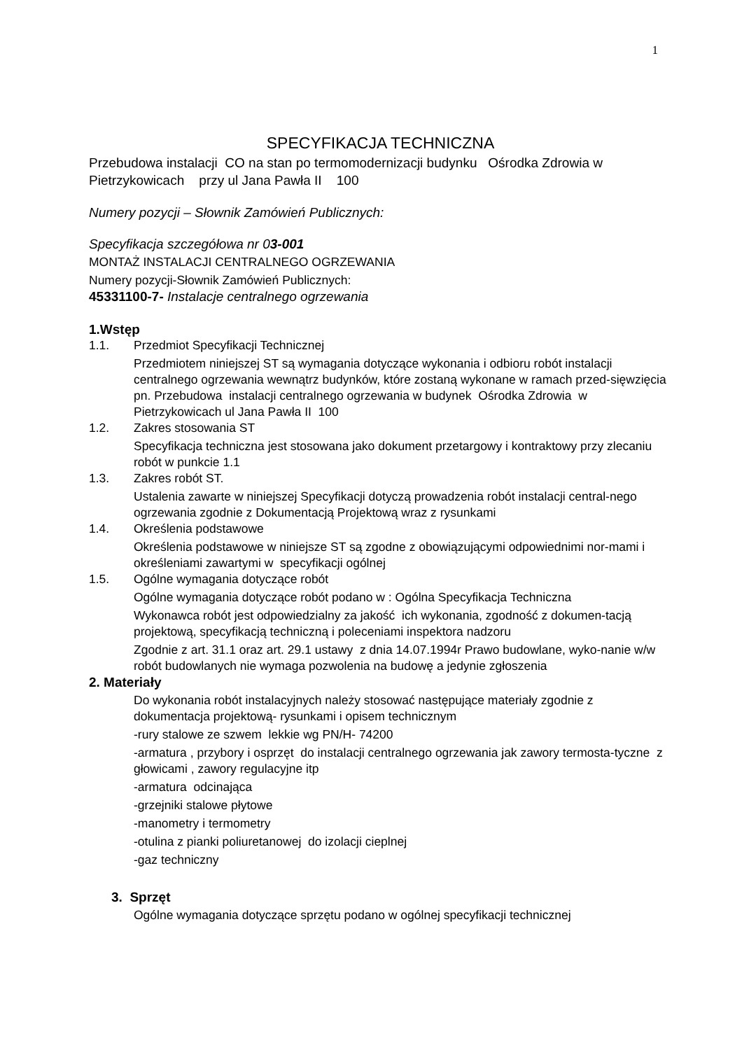1
SPECYFIKACJA TECHNICZNA
Przebudowa instalacji CO na stan po termomodernizacji budynku Ośrodka Zdrowia w Pietrzykowicach przy ul Jana Pawła II 100
Numery pozycji – Słownik Zamówień Publicznych:
Specyfikacja szczegółowa nr 03-001
MONTAŻ INSTALACJI CENTRALNEGO OGRZEWANIA
Numery pozycji-Słownik Zamówień Publicznych:
45331100-7- Instalacje centralnego ogrzewania
1.Wstęp
1.1. Przedmiot Specyfikacji Technicznej
Przedmiotem niniejszej ST są wymagania dotyczące wykonania i odbioru robót instalacji centralnego ogrzewania wewnątrz budynków, które zostaną wykonane w ramach przed-sięwzięcia pn. Przebudowa instalacji centralnego ogrzewania w budynek Ośrodka Zdrowia w Pietrzykowicach ul Jana Pawła II 100
1.2. Zakres stosowania ST
Specyfikacja techniczna jest stosowana jako dokument przetargowy i kontraktowy przy zlecaniu robót w punkcie 1.1
1.3. Zakres robót ST.
Ustalenia zawarte w niniejszej Specyfikacji dotyczą prowadzenia robót instalacji central-nego ogrzewania zgodnie z Dokumentacją Projektową wraz z rysunkami
1.4. Określenia podstawowe
Określenia podstawowe w niniejsze ST są zgodne z obowiązującymi odpowiednimi nor-mami i określeniami zawartymi w specyfikacji ogólnej
1.5. Ogólne wymagania dotyczące robót
Ogólne wymagania dotyczące robót podano w : Ogólna Specyfikacja Techniczna
Wykonawca robót jest odpowiedzialny za jakość ich wykonania, zgodność z dokumen-tacją projektową, specyfikacją techniczną i poleceniami inspektora nadzoru
Zgodnie z art. 31.1 oraz art. 29.1 ustawy z dnia 14.07.1994r Prawo budowlane, wyko-nanie w/w robót budowlanych nie wymaga pozwolenia na budowę a jedynie zgłoszenia
2. Materiały
Do wykonania robót instalacyjnych należy stosować następujące materiały zgodnie z dokumentacja projektową- rysunkami i opisem technicznym
-rury stalowe ze szwem lekkie wg PN/H- 74200
-armatura , przybory i osprzęt do instalacji centralnego ogrzewania jak zawory termosta-tyczne z głowicami , zawory regulacyjne itp
-armatura odcinająca
-grzejniki stalowe płytowe
-manometry i termometry
-otulina z pianki poliuretanowej do izolacji cieplnej
-gaz techniczny
3. Sprzęt
Ogólne wymagania dotyczące sprzętu podano w ogólnej specyfikacji technicznej